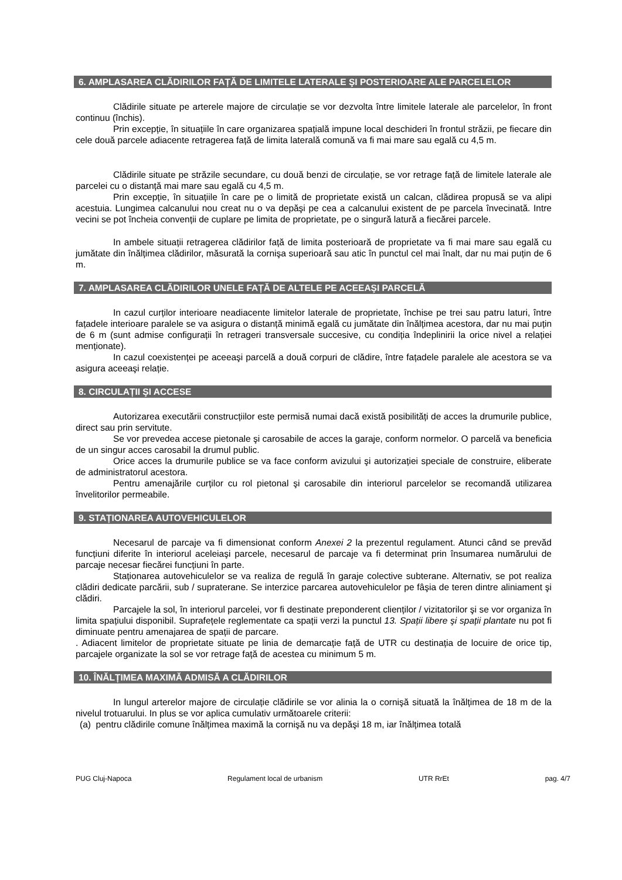6. AMPLASAREA CLĂDIRILOR FAȚĂ DE LIMITELE LATERALE ŞI POSTERIOARE ALE PARCELELOR
Clădirile situate pe arterele majore de circulație se vor dezvolta între limitele laterale ale parcelelor, în front continuu (închis).
Prin excepție, în situațiile în care organizarea spațială impune local deschideri în frontul străzii, pe fiecare din cele două parcele adiacente retragerea față de limita laterală comună va fi mai mare sau egală cu 4,5 m.
Clădirile situate pe străzile secundare, cu două benzi de circulație, se vor retrage față de limitele laterale ale parcelei cu o distanță mai mare sau egală cu 4,5 m.
Prin excepție, în situațiile în care pe o limită de proprietate există un calcan, clădirea propusă se va alipi acestuia. Lungimea calcanului nou creat nu o va depăşi pe cea a calcanului existent de pe parcela învecinată. Intre vecini se pot încheia convenții de cuplare pe limita de proprietate, pe o singură latură a fiecărei parcele.
In ambele situații retragerea clădirilor față de limita posterioară de proprietate va fi mai mare sau egală cu jumătate din înălțimea clădirilor, măsurată la cornişa superioară sau atic în punctul cel mai înalt, dar nu mai puțin de 6 m.
7. AMPLASAREA CLĂDIRILOR UNELE FAȚĂ DE ALTELE PE ACEEAŞI PARCELĂ
In cazul curților interioare neadiacente limitelor laterale de proprietate, închise pe trei sau patru laturi, între fațadele interioare paralele se va asigura o distanță minimă egală cu jumătate din înălțimea acestora, dar nu mai puțin de 6 m (sunt admise configurații în retrageri transversale succesive, cu condiția îndeplinirii la orice nivel a relației menționate).
In cazul coexistenței pe aceeaşi parcelă a două corpuri de clădire, între fațadele paralele ale acestora se va asigura aceeaşi relație.
8. CIRCULAȚII ŞI ACCESE
Autorizarea executării construcțiilor este permisă numai dacă există posibilități de acces la drumurile publice, direct sau prin servitute.
Se vor prevedea accese pietonale şi carosabile de acces la garaje, conform normelor. O parcelă va beneficia de un singur acces carosabil la drumul public.
Orice acces la drumurile publice se va face conform avizului şi autorizației speciale de construire, eliberate de administratorul acestora.
Pentru amenajările curților cu rol pietonal şi carosabile din interiorul parcelelor se recomandă utilizarea învelitorilor permeabile.
9. STAȚIONAREA AUTOVEHICULELOR
Necesarul de parcaje va fi dimensionat conform Anexei 2 la prezentul regulament. Atunci când se prevăd funcțiuni diferite în interiorul aceleiaşi parcele, necesarul de parcaje va fi determinat prin însumarea numărului de parcaje necesar fiecărei funcțiuni în parte.
Staționarea autovehiculelor se va realiza de regulă în garaje colective subterane. Alternativ, se pot realiza clădiri dedicate parcării, sub / supraterane. Se interzice parcarea autovehiculelor pe fâşia de teren dintre aliniament şi clădiri.
Parcajele la sol, în interiorul parcelei, vor fi destinate preponderent clienților / vizitatorilor şi se vor organiza în limita spațiului disponibil. Suprafețele reglementate ca spații verzi la punctul 13. Spații libere şi spații plantate nu pot fi diminuate pentru amenajarea de spații de parcare.
. Adiacent limitelor de proprietate situate pe linia de demarcație față de UTR cu destinația de locuire de orice tip, parcajele organizate la sol se vor retrage față de acestea cu minimum 5 m.
10. ÎNĂLȚIMEA MAXIMĂ ADMISĂ A CLĂDIRILOR
In lungul arterelor majore de circulație clădirile se vor alinia la o cornişă situată la înălțimea de 18 m de la nivelul trotuarului. In plus se vor aplica cumulativ următoarele criterii:
(a) pentru clădirile comune înălțimea maximă la cornişă nu va depăşi 18 m, iar înălțimea totală
PUG Cluj-Napoca Regulament local de urbanism UTR RrEt pag. 4/7